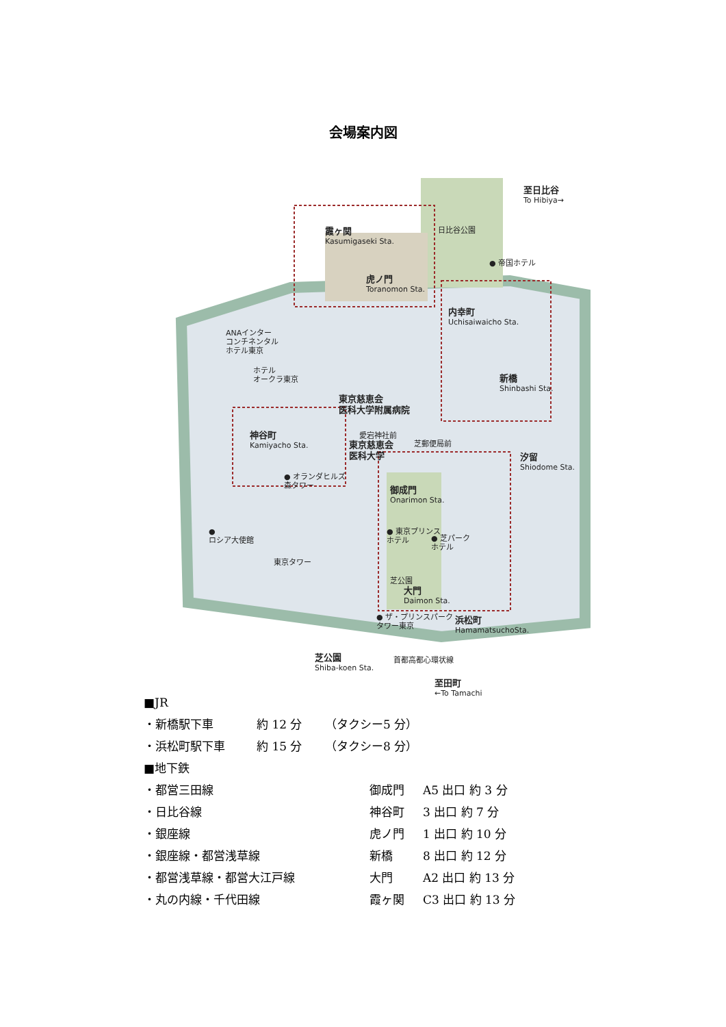会場案内図
至日比谷
To Hibiya→
霞ヶ関
Kasumigaseki Sta.
虎ノ門
Toranomon Sta.
日比谷公園
● 帝国ホテル
内幸町
Uchisaiwaicho Sta.
ANAインター
コンチネンタル
ホテル東京
ホテル
オークラ東京
新橋
Shinbashi Sta.
東京慈恵会
医科大学附属病院
神谷町
Kamiyacho Sta.
愛宕神社前
東京慈恵会
医科大学
芝郵便局前
汐留
Shiodome Sta.
● オランダヒルズ
森タワー
御成門
Onarimon Sta.
●
ロシア大使館
● 東京プリンス
ホテル
● 芝パーク
ホテル
東京タワー
芝公園
大門
Daimon Sta.
● ザ・プリンスパーク
タワー東京
浜松町
HamamatsuchoSta.
芝公園
Shiba-koen Sta.
首都高都心環状線
至田町
←To Tamachi
■JR
| ・新橋駅下車 | 約 12 分 | （タクシー5 分） |
| ・浜松町駅下車 | 約 15 分 | （タクシー8 分） |
■地下鉄
| ・都営三田線 | 御成門 | A5 出口 約 3 分 |
| ・日比谷線 | 神谷町 | 3 出口 約 7 分 |
| ・銀座線 | 虎ノ門 | 1 出口 約 10 分 |
| ・銀座線・都営浅草線 | 新橋 | 8 出口 約 12 分 |
| ・都営浅草線・都営大江戸線 | 大門 | A2 出口 約 13 分 |
| ・丸の内線・千代田線 | 霞ヶ関 | C3 出口 約 13 分 |